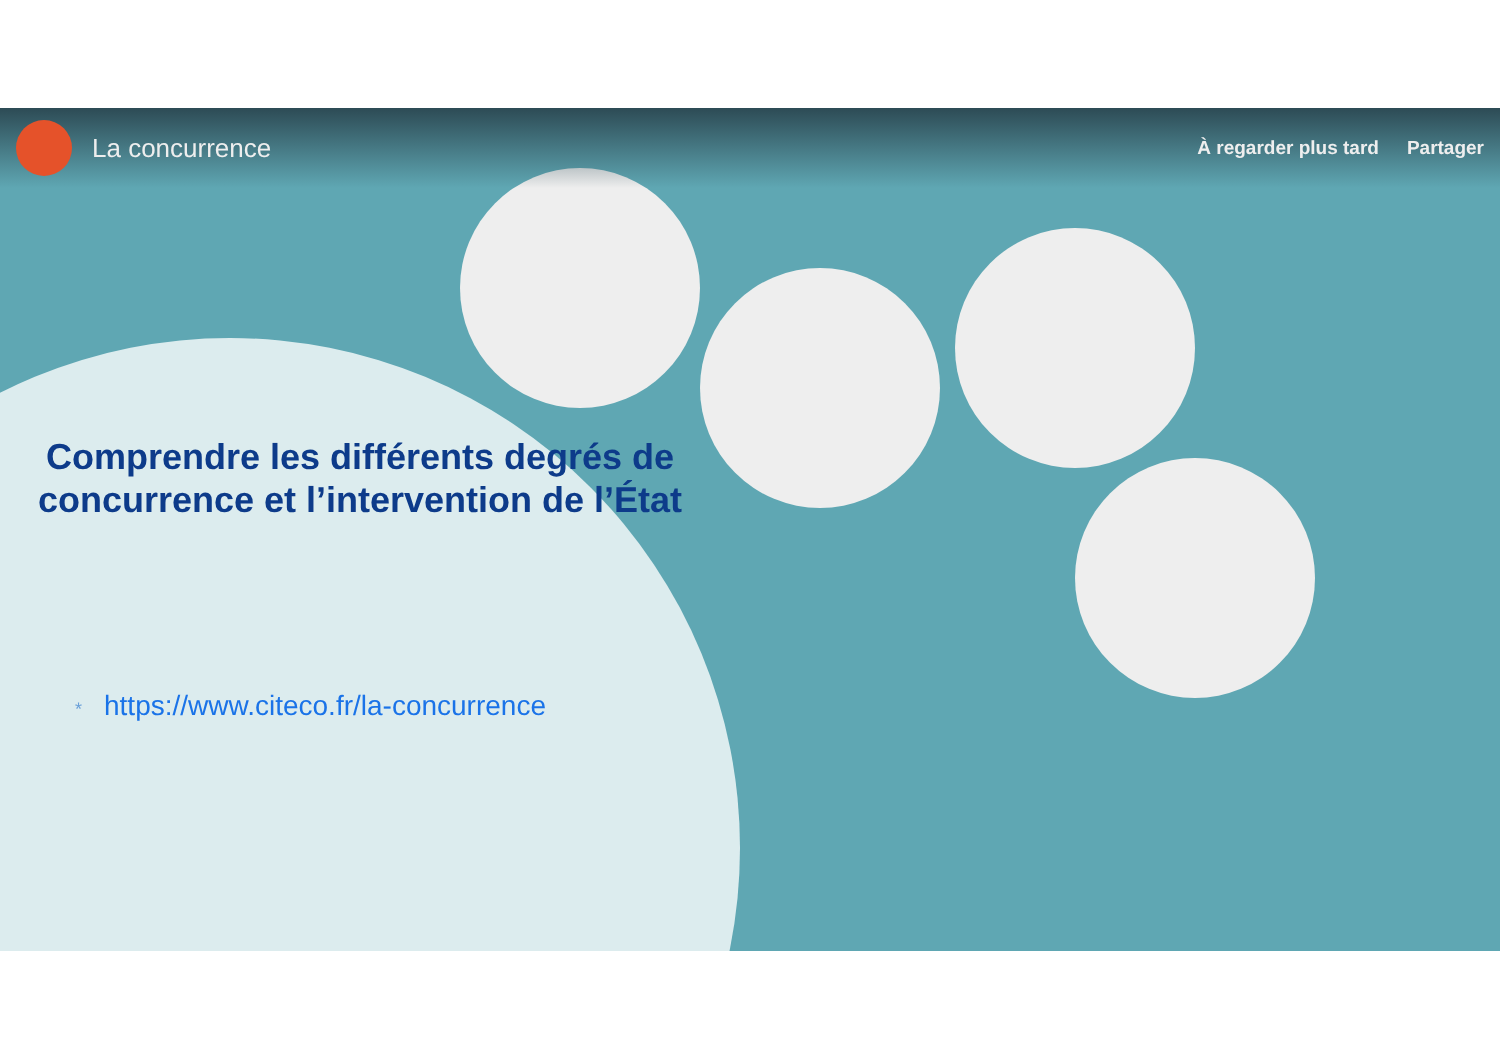La concurrence
À regarder plus tard Partager
Comprendre les différents degrés de concurrence et l’intervention de l’État
* https://www.citeco.fr/la-concurrence